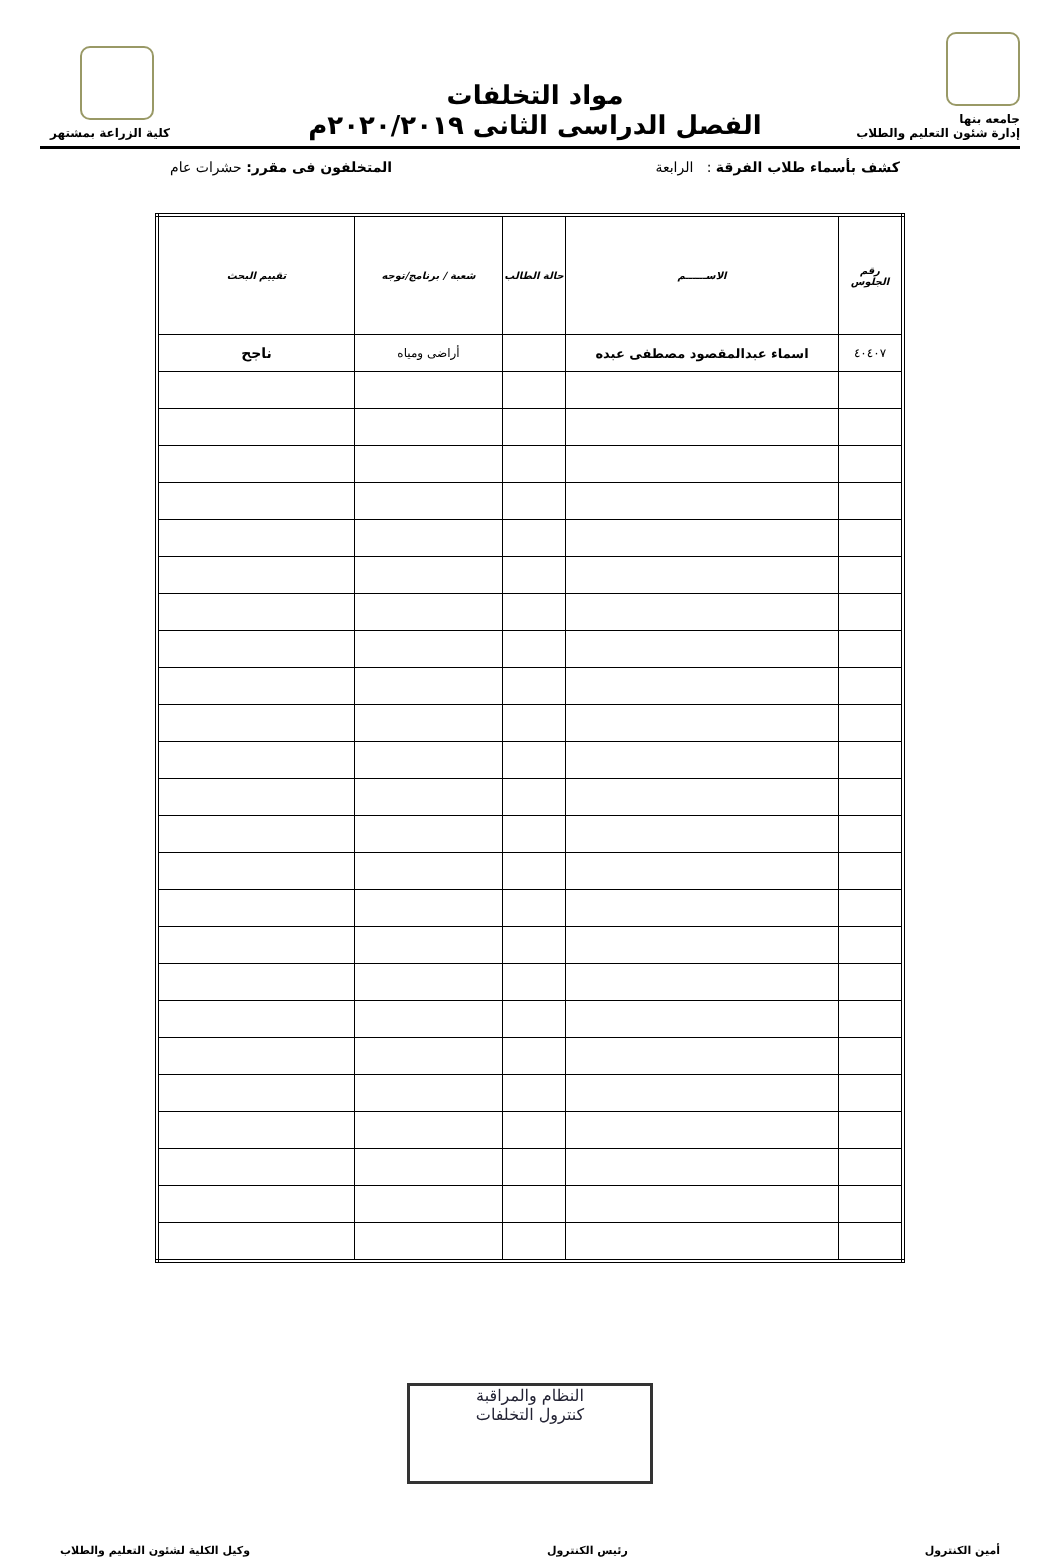جامعه بنها
إدارة شئون التعليم والطلاب
مواد التخلفات
الفصل الدراسى الثانى ٢٠٢٠/٢٠١٩م
كلية الزراعة بمشتهر
كشف بأسماء طلاب الفرقة : الرابعة المتخلفون فى مقرر: حشرات عام
| رقم الجلوس | الاســــــم | حالة الطالب | شعبة / برنامج/توجه | تقييم البحث |
| --- | --- | --- | --- | --- |
| ٤٠٤٠٧ | اسماء عبدالمقصود مصطفى عبده | | أراضى ومياه | ناجح |
النظام والمراقبة
كنترول التخلفات
أمين الكنترول رئيس الكنترول وكيل الكلية لشئون التعليم والطلاب